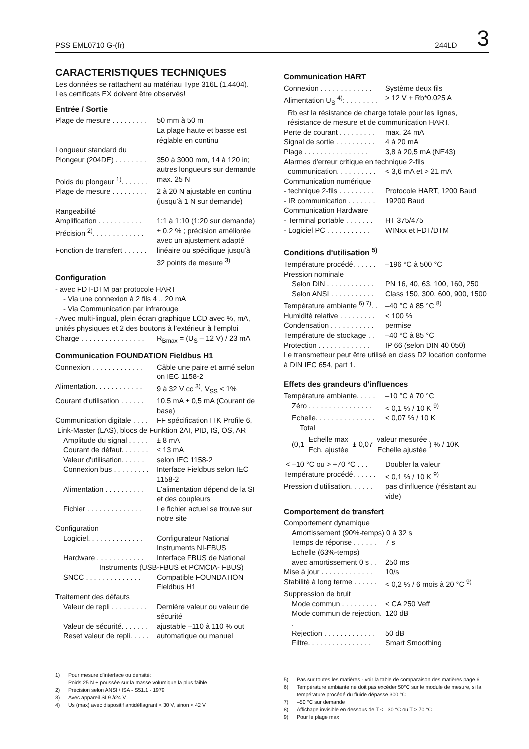PSS EML0710 G-(fr) 244LD 3
CARACTERISTIQUES TECHNIQUES
Les données se rattachent au matériau Type 316L (1.4404). Les certificats EX doivent être observés!
Entrée / Sortie
Plage de mesure . . . . . . . . . 50 mm à 50 m
La plage haute et basse est réglable en continu
Longueur standard du
Plongeur (204DE) . . . . . . . . 350 à 3000 mm, 14 à 120 in; autres longueurs sur demande
Poids du plongeur <sup>1)</sup>. . . . . . . max. 25 N
Plage de mesure . . . . . . . . . 2 à 20 N ajustable en continu (jusqu'à 1 N sur demande)
Rangeabilité
Amplification . . . . . . . . . . . 1:1 à 1:10 (1:20 sur demande)
Précision <sup>2)</sup>. . . . . . . . . . . . . ± 0,2 % ; précision améliorée avec un ajustement adapté
Fonction de transfert . . . . . . linéaire ou spécifique jusqu'à 32 points de mesure <sup>3)</sup>
Configuration
- avec FDT-DTM par protocole HART
- Via une connexion à 2 fils 4 .. 20 mA
- Via Communication par infrarouge
- Avec multi-lingual, plein écran graphique LCD avec %, mA, unités physiques et 2 des boutons à l’extérieur à l’emploi
Charge . . . . . . . . . . . . . . . . R<sub>Bmax</sub> = (U<sub>S</sub> – 12 V) / 23 mA
Communication FOUNDATION Fieldbus H1
Connexion . . . . . . . . . . . . . Câble une paire et armé selon on IEC 1158-2
Alimentation. . . . . . . . . . . . 9 à 32 V cc <sup>3)</sup>, V<sub>SS</sub> < 1%
Courant d'utilisation . . . . . . 10,5 mA ± 0,5 mA (Courant de base)
Communication digitale . . . . FF spécification ITK Profile 6,
Link-Master (LAS), blocs de Funktion 2AI, PID, IS, OS, AR
Amplitude du signal . . . . . ± 8 mA
Courant de défaut. . . . . . . ≤ 13 mA
Valeur d'utilisation. . . . . . selon IEC 1158-2
Connexion bus . . . . . . . . . Interface Fieldbus selon IEC 1158-2
Alimentation . . . . . . . . . . L'alimentation dépend de la SI et des coupleurs
Fichier . . . . . . . . . . . . . . Le fichier actuel se trouve sur notre site
Configuration
Logiciel. . . . . . . . . . . . . . Configurateur National Instruments NI-FBUS
Hardware . . . . . . . . . . . . Interface FBUS de National
Instruments (USB-FBUS et PCMCIA- FBUS)
SNCC . . . . . . . . . . . . . . Compatible FOUNDATION Fieldbus H1
Traitement des défauts
Valeur de repli . . . . . . . . . Dernière valeur ou valeur de sécurité
Valeur de sécurité. . . . . . . ajustable –110 à 110 % out
Reset valeur de repli. . . . . automatique ou manuel
1) Pour mesure d'interface ou densité:
Poids 25 N + poussée sur la masse volumique la plus faible
2) Précision selon ANSI / ISA - S51.1 - 1979
3) Avec appareil SI 9 à24 V
4) Us (max) avec dispositif antidéflagrant < 30 V, sinon < 42 V
Communication HART
Connexion . . . . . . . . . . . . . Système deux fils
Alimentation U<sub>S</sub> <sup>4)</sup>: . . . . . . . . > 12 V + Rb*0.025 A
Rb est la résistance de charge totale pour les lignes, résistance de mesure et de communication HART.
Perte de courant . . . . . . . . . max. 24 mA
Signal de sortie . . . . . . . . . . 4 à 20 mA
Plage . . . . . . . . . . . . . . . . 3,8 à 20,5 mA (NE43)
Alarmes d'erreur critique en technique 2-fils
communication. . . . . . . . . . < 3,6 mA et > 21 mA
Communication numérique
- technique 2-fils . . . . . . . . . Protocole HART, 1200 Baud
- IR communication . . . . . . . 19200 Baud
Communication Hardware
- Terminal portable . . . . . . . HT 375/475
- Logiciel PC . . . . . . . . . . . WINxx et FDT/DTM
Conditions d'utilisation <sup>5)</sup>
Température procédé. . . . . . –196 °C à 500 °C
Pression nominale
Selon DIN . . . . . . . . . . . . PN 16, 40, 63, 100, 160, 250
Selon ANSI . . . . . . . . . . . Class 150, 300, 600, 900, 1500
Température ambiante <sup>6) 7)</sup>. . –40 °C à 85 °C <sup>8)</sup>
Humidité relative . . . . . . . . . < 100 %
Condensation . . . . . . . . . . . permise
Température de stockage . . –40 °C à 85 °C
Protection . . . . . . . . . . . . . IP 66 (selon DIN 40 050)
Le transmetteur peut être utilisé en class D2 location conforme à DIN IEC 654, part 1.
Effets des grandeurs d'influences
Température ambiante. . . . . –10 °C à 70 °C
Zéro . . . . . . . . . . . . . . . . < 0,1 % / 10 K <sup>9)</sup>
Echelle. . . . . . . . . . . . . . . < 0,07 % / 10 K
Total
(0,1 Echelle max Ech. ajustée ± 0,07 valeur mesurée Echelle ajustée) % / 10K
< –10 °C ou > +70 °C . . . Doubler la valeur
Température procédé. . . . . . < 0,1 % / 10 K <sup>9)</sup>
Pression d'utilisation. . . . . . pas d'influence (résistant au vide)
Comportement de transfert
Comportement dynamique
Amortissement (90%-temps) 0 à 32 s
Temps de réponse . . . . . . 7 s
Echelle (63%-temps)
avec amortissement 0 s . . 250 ms
Mise à jour . . . . . . . . . . . . . 10/s
Stabilité à long terme . . . . . . < 0,2 % / 6 mois à 20 °C <sup>9)</sup>
Suppression de bruit
Mode commun . . . . . . . . . < CA 250 Veff
Mode commun de rejection. . 120 dB
Rejection . . . . . . . . . . . . . 50 dB
Filtre. . . . . . . . . . . . . . . . Smart Smoothing
5) Pas sur toutes les matières - voir la table de comparaison des matières page 6
6) Température ambiante ne doit pas excéder 50°C sur le module de mesure, si la température procédé du fluide dépasse 300 °C
7) –50 °C sur demande
8) Affichage invisible en dessous de T < –30 °C ou T > 70 °C
9) Pour le plage max